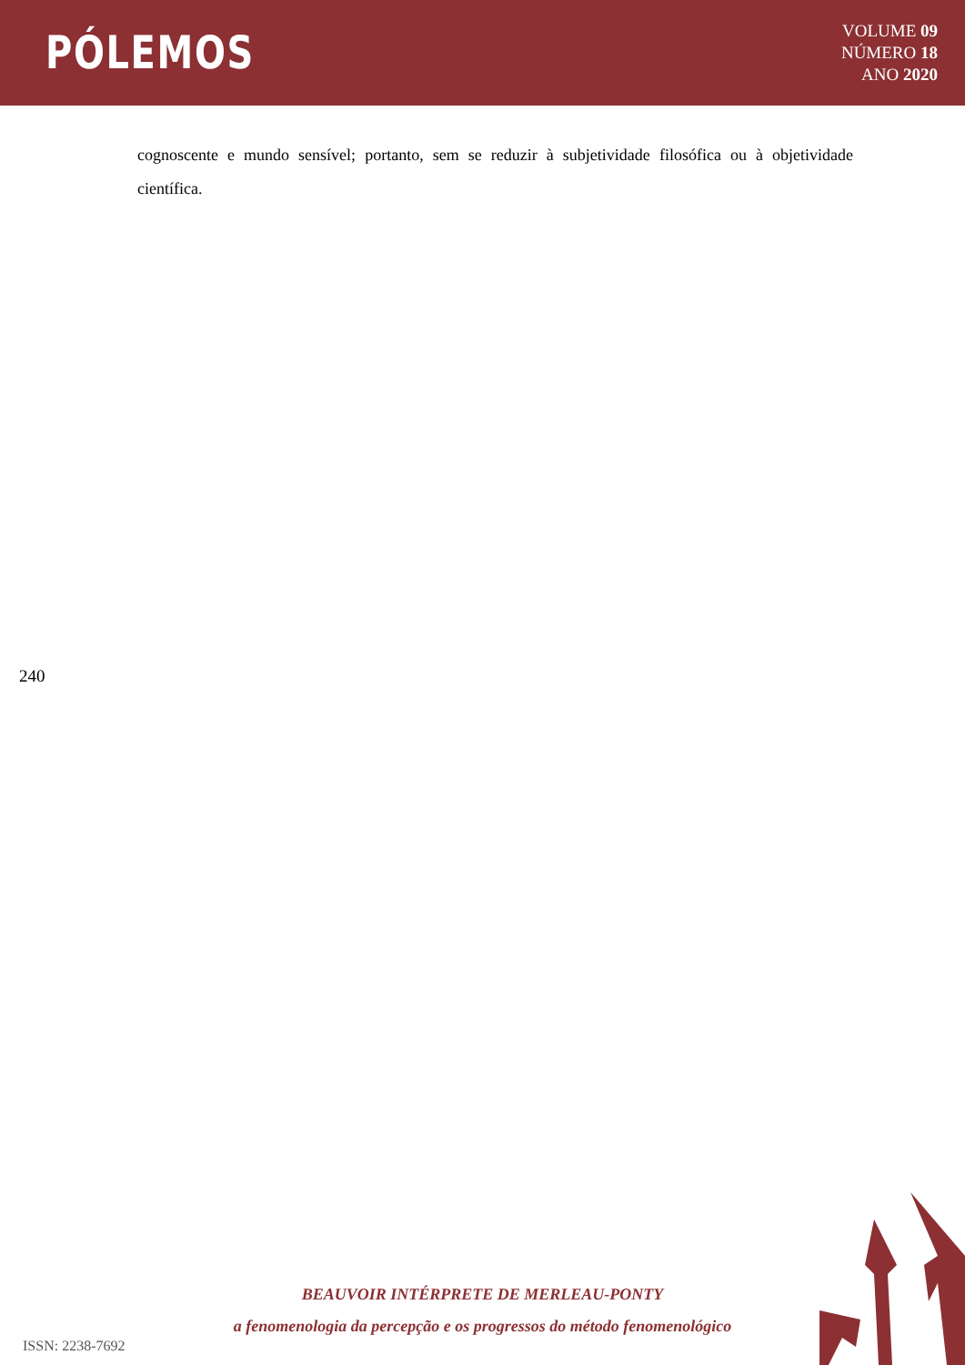PÓLEMOS
VOLUME 09
NÚMERO 18
ANO 2020
cognoscente e mundo sensível; portanto, sem se reduzir à subjetividade filosófica ou à objetividade científica.
240
BEAUVOIR INTÉRPRETE DE MERLEAU-PONTY
a fenomenologia da percepção e os progressos do método fenomenológico
ISSN: 2238-7692